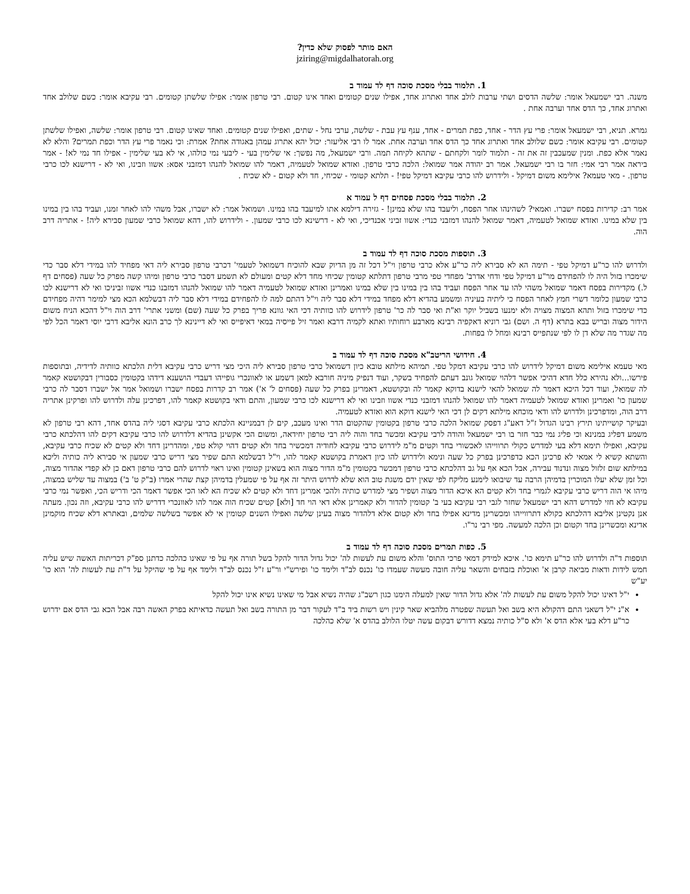האם מותר לפסוק שלא כדין?
jziring@migdalhatorah.org
1. תלמוד בבלי מסכת סוכה דף לד עמוד ב
משנה. רבי ישמעאל אומר: שלשה הדסים ושתי ערבות לולב אחד ואתרוג אחד, אפילו שנים קטומים ואחד אינו קטום. רבי טרפון אומר: אפילו שלשתן קטומים. רבי עקיבא אומר: כשם שלולב אחד ואתרוג אחד, כך הדס אחד וערבה אחת .
גמרא. תניא, רבי ישמעאל אומר: פרי עץ הדר - אחד, כפת תמרים - אחד, ענף עץ עבת - שלשה, ערבי נחל - שתים, ואפילו שנים קטומים. ואחד שאינו קטום. רבי טרפון אומר: שלשה, ואפילו שלשתן קטומים. רבי עקיבא אומר: כשם שלולב אחד ואתרוג אחד כך הדס אחד וערבה אחת. אמר לו רבי אליעזר: יכול יהא אתרוג עמהן באגודה אחת? אמרת: וכי נאמר פרי עץ הדר וכפת תמרים? והלא לא נאמר אלא כפת. ומנין שמעכבין זה את זה - תלמוד לומר ולקחתם - שתהא לקיחה תמה. ורבי ישמעאל, מה נפשך: אי שלימין בעי - ליבעי נמי כולהו, אי לא בעי שלימין - אפילו חד נמי לא! - אמר ביראה אמר רבי אמי: חזר בו רבי ישמעאל. אמר רב יהודה אמר שמואל: הלכה כרבי טרפון. ואזדא שמואל לטעמיה, דאמר להו שמואל להנהו דמזבני אסא: אשוו וזבינו, ואי לא - דרישנא לכו כרבי טרפון. - מאי טעמא? אילימא משום דמיקל - ולידרוש להו כרבי עקיבא דמיקל טפי! - תלתא קטומי - שכיחי, חד ולא קטום - לא שכיח .
2. תלמוד בבלי מסכת פסחים דף ל עמוד א
אמר רב: קדירות בפסח ישברו. ואמאי? לשהינהו אחר הפסח, וליעבד בהו שלא במינן! - גזירה דילמא אתו למיעבד בהו במינו. ושמואל אמר: לא ישברו, אבל משהי להו לאחר זמנו, ועביד בהו בין במינו בין שלא במינו. ואזדא שמואל לטעמיה, דאמר שמואל להנהו דמזבני כנדי: אשוו זביני אכנדיכי, ואי לא - דרשינא לכו כרבי שמעון. - ולידרוש להו, דהא שמואל כרבי שמעון סבירא ליה! - אתריה דרב הוה.
3. תוספות מסכת סוכה דף לד עמוד ב
ולדרוש להו כר"ע דמיקל טפי - תימה הא לא סבירא ליה כר"ע אלא כרבי טרפון וי"ל דכל זה מן הדיוק שבא להוכיח דשמואל לטעמי' דכרבי טרפון סבירא ליה דאי מפחיד להו במידי דלא סבר כדי שימכרו בזול היה לו להפחידם מר"ע דמיקל טפי ודחי אדרב' מפחדי טפי מרבי טרפון דתלתא קטומין שכיחי מחד דלא קטים ומעולם לא תשמע דסבר כרבי טרפון ומיהו קשה מפרק כל שעה (פסחים דף ל.) מקדירות בפסח דאמר שמואל משהי להו עד אחר הפסח ועביד בהו בין במינו בין שלא במינו ואמרינן ואזדא שמואל לטעמיה דאמר להו שמואל להנהו דמזבנו כנדי אשוו זביניכו ואי לא דרישנא לכו כרבי שמעון כלומר דשרי חמץ לאחר הפסח כי ליתיה בעיניה ומשמע בהדיא דלא מפחד במידי דלא סבר ליה וי"ל דהתם למה לו להפחידם במידי דלא סבר ליה דבשלמא הכא מצי למימר דהיה מפחידם כדי שימכרו בזול ותהא המצוה מצויה ולא ימנעו בשביל יוקר וא"ת ואי סבר לה כר' טרפון לידרוש להו כוותיה דכי האי גוונא פריך בפרק כל שעה (שם) ומשני אתרי' דרב הוה וי"ל דהכא הניח משום הידור מצוה ובריש בבא בתרא (דף ה. ושם) גבי רוניא דאקפיה רבינא מארבע רוחותיו ואתא לקמיה דרבא ואמר זיל פייסיה במאי דאיפייס ואי לא דיינינא לך כרב הונא אליבא דרבי יוסי דאמר הכל לפי מה שגדר מה שלא דן לו לפי שנתפייס רבינא ומחל לו בפחות.
4. חידושי הריטב"א מסכת סוכה דף לד עמוד ב
מאי טעמא אילימא משום דמיקל לידרוש להו כרבי עקיבא דמקל טפי. תמיהא מילתא טובא כיון דשמואל כרבי טרפון סבירא ליה היכי מצי דריש כרבי עקיבא דלית הלכתא כוותיה לדידיה, ובתוספות פירשו...ולא נהירא כלל חדא דהיכי אפשר דלהוי שמואל גונב דעתם להפחיד בשקר, ועוד דנפיק מיניה חורבא למאן דשמע או לאוונכרי גופייהו דעבדי הושענא דידהו בקטומין כסבורין דבקושטא קאמר לה שמואל, ועוד דכל היכא דאמר לה שמואל להאי לישנא בדוקא קאמר לה ובקושטא, דאמרינן בפרק כל שעה (פסחים ל' א') אמר רב קדרות בפסח ישברו ושמואל אמר אל ישברו דסבר לה כרבי שמעון כו' ואמרינן ואזדא שמואל לטעמיה דאמר להו שמואל להנהו דמזבני כנדי אשוו וזבינו ואי לא דרישנא לכו כרבי שמעון, והתם ודאי בקושטא קאמר להו, דפרכינן עלה ולדרוש להו ופרקינן אתריה דרב הוה, ומדפרכינן ולדרוש להו ודאי מוכחא מילתא דקים לן דכי האי לישנא דוקא הוא ואזדא לטעמיה.
ובעיקר קושייתינו תירץ רבינו הגדול ז"ל דאע"ג דפסק שמואל הלכה כרבי טרפון בקטומין שהקטום הדר ואינו מעכב, קים לן דבמניינא הלכתא כרבי עקיבא דסגי ליה בהדס אחד, דהא רבי טרפון לא משמע דפליג במנינא וכי פליג נמי כבר חזר בו רבי ישמעאל והודה לרבי עקיבא ומכשר בחד והוה ליה רבי טרפון יחידאה, ומשום הכי אקשינן בהדיא דלדרוש להו כרבי עקיבא דקים להו דהלכתא כרבי עקיבא, ואפילו תימא דלא בעי למדרש כקולי תרווייהו לאכשורי בחד וקטים מ"מ לידרוש כרבי עקיבא לחודיה דמכשיר בחד ולא קטים דהוי קולא טפי, ומהדרינן דחד ולא קטים לא שכיח כרבי עקיבא, והשתא קשיא לי אמאי לא פרכינן הכא כדפרכינן בפרק כל שעה ונימא ולידרוש להו כיון דאמרת בקושטא קאמר להו, וי"ל דבשלמא התם שפיר מצי דריש כרבי שמעון אי סבירא ליה כותיה וליכא במילתא שום זלזול מצוה ונדנוד עבירה, אבל הכא אף על גב דהלכתא כרבי טרפון דמכשר בקטומין מ"מ הדור מצוה הוא בשאינן קטומין ואינו ראוי לדרוש להם כרבי טרפון דאם כן לא קפדי אהדור מצוה, וכל זמן שלא יעלו המוכרין בדמיהן הרבה עד שיבואו לימנע מליקח לפי שאין ידם משגת טוב הוא שלא לדרוש היתר זה אף על פי שמעלין בדמיהן קצת שהרי אמרו (ב"ק ט' ב') במצוה עד שליש במצוה, מיהו אי הוה דריש כרבי עקיבא לגמרי בחד ולא קטים הא איכא הדור מצוה ושפיר מצי למדרש כותיה ולהכי אמרינן דחד ולא קטים לא שכיח הא לאו הכי אפשר דאמר הכי ודריש הכי, ואפשר נמי כרבי עקיבא לא חזי למדרש דהא רבי ישמעאל שחזר לגבי רבי עקיבא בעי ב' קטומין להדור ולא קאמרינן אלא דאי הוי חד [ולא] קטים שכיח הוה אמר להו לאוונכרי דדריש להו כרבי עקיבא, וזה נכון. מעתה אנן נקטינן אליבא דהלכתא כקולא דתרווייהו ומכשרינן מדינא אפילו בחד ולא קטום אלא דלהדור מצוה בעינן שלשה ואפילו השנים קטומין אי לא אפשר בשלשה שלמים, ובאתרא דלא שכיח מוקמינן אדינא ומכשרינן בחד וקטום וכן הלכה למעשה. מפי רבי נר"ו.
5. כפות תמרים מסכת סוכה דף לד עמוד ב
תוספות ד"ה ולדרוש להו כר"ע תימא כו'. איכא למידק דמאי פרכי התוס' והלא משום עת לעשות לה' יכול גדול הדור להקל בשל תורה אף על פי שאינו כהלכה כדתנן ספ"ק דכריתות האשה שיש עליה חמש לידות ודאות מביאה קרבן א' ואוכלת בזבחים והשאר עליה חובה מעשה שעמדו כו' נכנס לב"ד ולימד כו' ופירש"י ור"ע ז"ל נכנס לב"ד ולימד אף על פי שהיקל על ד"ת עת לעשות לה' הוא כו' יע"ש
י"ל דאינו יכול להקל משום עת לעשות לה' אלא גדול הדור שאין למעלה הימנו כגון רשב"ג שהיה נשיא אבל מי שאינו נשיא אינו יכול להקל
א"נ י"ל דשאני התם דהקולא היא בשב ואל תעשה שפטרה מלהביא שאר קינין ויש רשות ביד ב"ד לעקור דבר מן התורה בשב ואל תעשה כדאיתא בפרק האשה רבה אבל הכא גבי הדס אם ידרוש כר"ע דלא בעי אלא הדס א' ולא ס"ל כותיה נמצא דדורש דבקום עשה יטלו הלולב בהדס א' שלא כהלכה